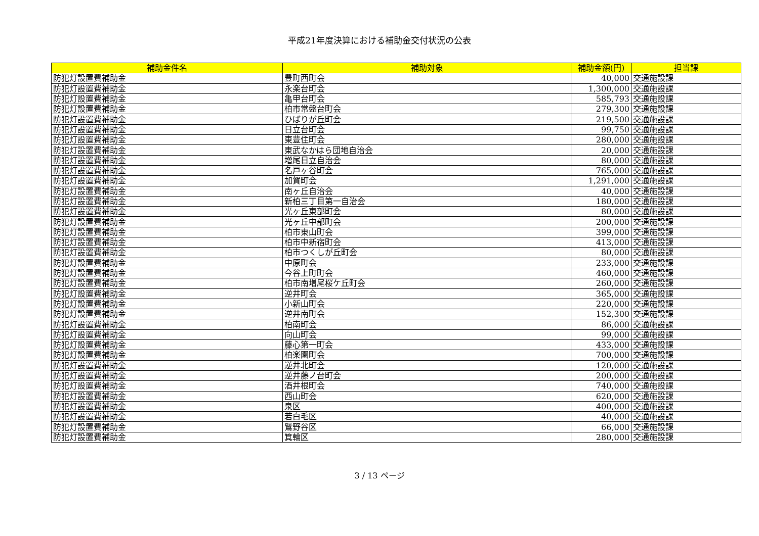平成21年度決算における補助金交付状況の公表
| 補助金件名 | 補助対象 | 補助金額(円) | 担当課 |
| --- | --- | --- | --- |
| 防犯灯設置費補助金 | 豊町西町会 | 40,000 | 交通施設課 |
| 防犯灯設置費補助金 | 永楽台町会 | 1,300,000 | 交通施設課 |
| 防犯灯設置費補助金 | 亀甲台町会 | 585,793 | 交通施設課 |
| 防犯灯設置費補助金 | 柏市常盤台町会 | 279,300 | 交通施設課 |
| 防犯灯設置費補助金 | ひばりが丘町会 | 219,500 | 交通施設課 |
| 防犯灯設置費補助金 | 日立台町会 | 99,750 | 交通施設課 |
| 防犯灯設置費補助金 | 東豊住町会 | 280,000 | 交通施設課 |
| 防犯灯設置費補助金 | 東武なかはら団地自治会 | 20,000 | 交通施設課 |
| 防犯灯設置費補助金 | 増尾日立自治会 | 80,000 | 交通施設課 |
| 防犯灯設置費補助金 | 名戸ヶ谷町会 | 765,000 | 交通施設課 |
| 防犯灯設置費補助金 | 加賀町会 | 1,291,000 | 交通施設課 |
| 防犯灯設置費補助金 | 南ヶ丘自治会 | 40,000 | 交通施設課 |
| 防犯灯設置費補助金 | 新柏三丁目第一自治会 | 180,000 | 交通施設課 |
| 防犯灯設置費補助金 | 光ヶ丘東部町会 | 80,000 | 交通施設課 |
| 防犯灯設置費補助金 | 光ヶ丘中部町会 | 200,000 | 交通施設課 |
| 防犯灯設置費補助金 | 柏市東山町会 | 399,000 | 交通施設課 |
| 防犯灯設置費補助金 | 柏市中新宿町会 | 413,000 | 交通施設課 |
| 防犯灯設置費補助金 | 柏市つくしが丘町会 | 80,000 | 交通施設課 |
| 防犯灯設置費補助金 | 中原町会 | 233,000 | 交通施設課 |
| 防犯灯設置費補助金 | 今谷上町町会 | 460,000 | 交通施設課 |
| 防犯灯設置費補助金 | 柏市南増尾桜ケ丘町会 | 260,000 | 交通施設課 |
| 防犯灯設置費補助金 | 逆井町会 | 365,000 | 交通施設課 |
| 防犯灯設置費補助金 | 小新山町会 | 220,000 | 交通施設課 |
| 防犯灯設置費補助金 | 逆井南町会 | 152,300 | 交通施設課 |
| 防犯灯設置費補助金 | 柏南町会 | 86,000 | 交通施設課 |
| 防犯灯設置費補助金 | 向山町会 | 99,000 | 交通施設課 |
| 防犯灯設置費補助金 | 藤心第一町会 | 433,000 | 交通施設課 |
| 防犯灯設置費補助金 | 柏楽園町会 | 700,000 | 交通施設課 |
| 防犯灯設置費補助金 | 逆井北町会 | 120,000 | 交通施設課 |
| 防犯灯設置費補助金 | 逆井藤ノ台町会 | 200,000 | 交通施設課 |
| 防犯灯設置費補助金 | 酒井根町会 | 740,000 | 交通施設課 |
| 防犯灯設置費補助金 | 西山町会 | 620,000 | 交通施設課 |
| 防犯灯設置費補助金 | 泉区 | 400,000 | 交通施設課 |
| 防犯灯設置費補助金 | 若白毛区 | 40,000 | 交通施設課 |
| 防犯灯設置費補助金 | 鷲野谷区 | 66,000 | 交通施設課 |
| 防犯灯設置費補助金 | 箕輪区 | 280,000 | 交通施設課 |
3 / 13 ページ